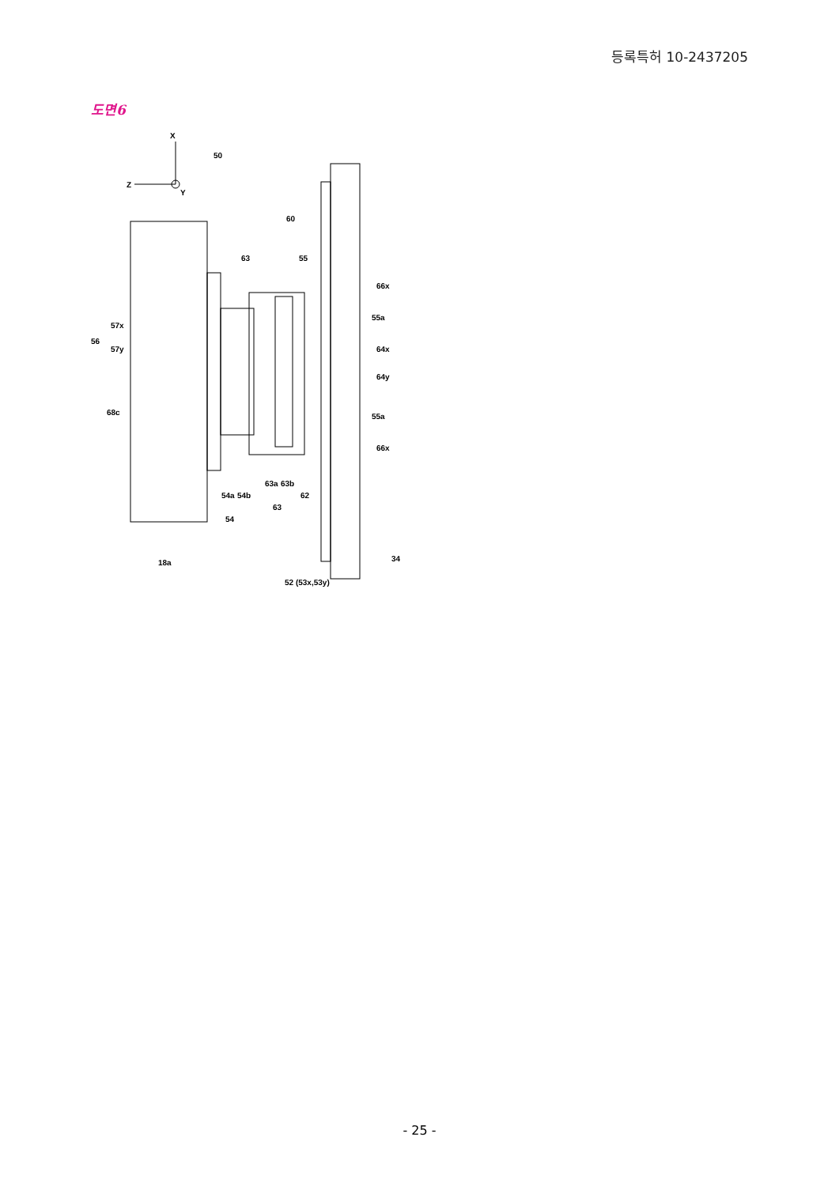등록특허 10-2437205
도면6
X
Z
Y
50
60
63
55
66x
55a
64x
64y
55a
66x
56
57x
57y
68c
54a
54b
54
63a
63b
63
62
18a
52 (53x,53y)
34
- 25 -